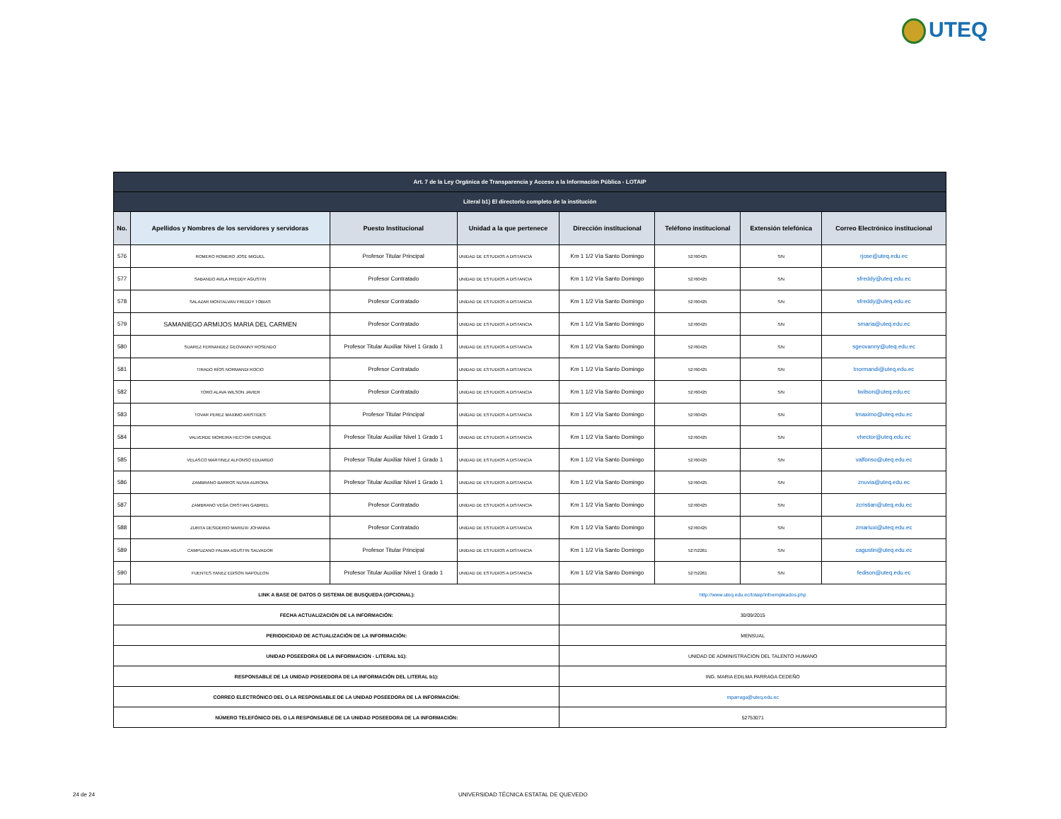UTEQ
| Art. 7 de la Ley Orgánica de Transparencia y Acceso a la Información Pública - LOTAIP | | | | | | | |
| Literal b1) El directorio completo de la institución | | | | | | | |
| No. | Apellidos y Nombres de los servidores y servidoras | Puesto Institucional | Unidad a la que pertenece | Dirección institucional | Teléfono institucional | Extensión telefónica | Correo Electrónico institucional |
| 576 | ROMERO ROMERO JOSE MIGUEL | Profesor Titular Principal | UNIDAD DE ESTUDIOS A DISTANCIA | Km 1 1/2 Vía Santo Domingo | 52760425 | S/N | rjose@uteq.edu.ec |
| 577 | SABANDO AVILA FREDDY AGUSTIN | Profesor Contratado | UNIDAD DE ESTUDIOS A DISTANCIA | Km 1 1/2 Vía Santo Domingo | 52760425 | S/N | sfreddy@uteq.edu.ec |
| 578 | SALAZAR MONTALVAN FREDDY TOBIAS | Profesor Contratado | UNIDAD DE ESTUDIOS A DISTANCIA | Km 1 1/2 Vía Santo Domingo | 52760425 | S/N | sfreddy@uteq.edu.ec |
| 579 | SAMANIEGO ARMIJOS MARIA DEL CARMEN | Profesor Contratado | UNIDAD DE ESTUDIOS A DISTANCIA | Km 1 1/2 Vía Santo Domingo | 52760425 | S/N | smaria@uteq.edu.ec |
| 580 | SUAREZ FERNANDEZ GEOVANNY ROSENDO | Profesor Titular Auxiliar Nivel 1 Grado 1 | UNIDAD DE ESTUDIOS A DISTANCIA | Km 1 1/2 Vía Santo Domingo | 52760425 | S/N | sgeovanny@uteq.edu.ec |
| 581 | TIRADO RÍOS NORMANDI ROCIO | Profesor Contratado | UNIDAD DE ESTUDIOS A DISTANCIA | Km 1 1/2 Vía Santo Domingo | 52760425 | S/N | tnormandi@uteq.edu.ec |
| 582 | TORO ALAVA WILSON JAVIER | Profesor Contratado | UNIDAD DE ESTUDIOS A DISTANCIA | Km 1 1/2 Vía Santo Domingo | 52760425 | S/N | twilson@uteq.edu.ec |
| 583 | TOVAR PEREZ MAXIMO ARISTIDES | Profesor Titular Principal | UNIDAD DE ESTUDIOS A DISTANCIA | Km 1 1/2 Vía Santo Domingo | 52760425 | S/N | tmaximo@uteq.edu.ec |
| 584 | VALVERDE MOREIRA HECTOR ENRIQUE | Profesor Titular Auxiliar Nivel 1 Grado 1 | UNIDAD DE ESTUDIOS A DISTANCIA | Km 1 1/2 Vía Santo Domingo | 52760425 | S/N | vhector@uteq.edu.ec |
| 585 | VELASCO MARTINEZ ALFONSO EDUARDO | Profesor Titular Auxiliar Nivel 1 Grado 1 | UNIDAD DE ESTUDIOS A DISTANCIA | Km 1 1/2 Vía Santo Domingo | 52760425 | S/N | valfonso@uteq.edu.ec |
| 586 | ZAMBRANO BARROS NUVIA AURORA | Profesor Titular Auxiliar Nivel 1 Grado 1 | UNIDAD DE ESTUDIOS A DISTANCIA | Km 1 1/2 Vía Santo Domingo | 52760425 | S/N | znuvia@uteq.edu.ec |
| 587 | ZAMBRANO VEGA CRISTIAN GABRIEL | Profesor Contratado | UNIDAD DE ESTUDIOS A DISTANCIA | Km 1 1/2 Vía Santo Domingo | 52760425 | S/N | zcristian@uteq.edu.ec |
| 588 | ZURITA DESIDERIO MARIUXI JOHANNA | Profesor Contratado | UNIDAD DE ESTUDIOS A DISTANCIA | Km 1 1/2 Vía Santo Domingo | 52760425 | S/N | zmariuxi@uteq.edu.ec |
| 589 | CAMPUZANO PALMA AGUSTIN SALVADOR | Profesor Titular Principal | UNIDAD DE ESTUDIOS A DISTANCIA | Km 1 1/2 Vía Santo Domingo | 52752261 | S/N | cagustin@uteq.edu.ec |
| 590 | FUENTES YANEZ EDISON NAPOLEON | Profesor Titular Auxiliar Nivel 1 Grado 1 | UNIDAD DE ESTUDIOS A DISTANCIA | Km 1 1/2 Vía Santo Domingo | 52752261 | S/N | fedison@uteq.edu.ec |
| LINK A BASE DE DATOS O SISTEMA DE BUSQUEDA (OPCIONAL): | | | | http://www.uteq.edu.ec/lotaip/infoempleados.php | | | |
| FECHA ACTUALIZACIÓN DE LA INFORMACIÓN: | | | | 30/09/2015 | | | |
| PERIODICIDAD DE ACTUALIZACIÓN DE LA INFORMACIÓN: | | | | MENSUAL | | | |
| UNIDAD POSEEDORA DE LA INFORMACION - LITERAL b1): | | | | UNIDAD DE ADMINISTRACION DEL TALENTO HUMANO | | | |
| RESPONSABLE DE LA UNIDAD POSEEDORA DE LA INFORMACIÓN DEL LITERAL b1): | | | | ING. MARIA EDILMA PARRAGA CEDEÑO | | | |
| CORREO ELECTRÓNICO DEL O LA RESPONSABLE DE LA UNIDAD POSEEDORA DE LA INFORMACIÓN: | | | | mparraga@uteq.edu.ec | | | |
| NÚMERO TELEFÓNICO DEL O LA RESPONSABLE DE LA UNIDAD POSEEDORA DE LA INFORMACIÓN: | | | | 52753071 | | | |
24 de 24
UNIVERSIDAD TÉCNICA ESTATAL DE QUEVEDO